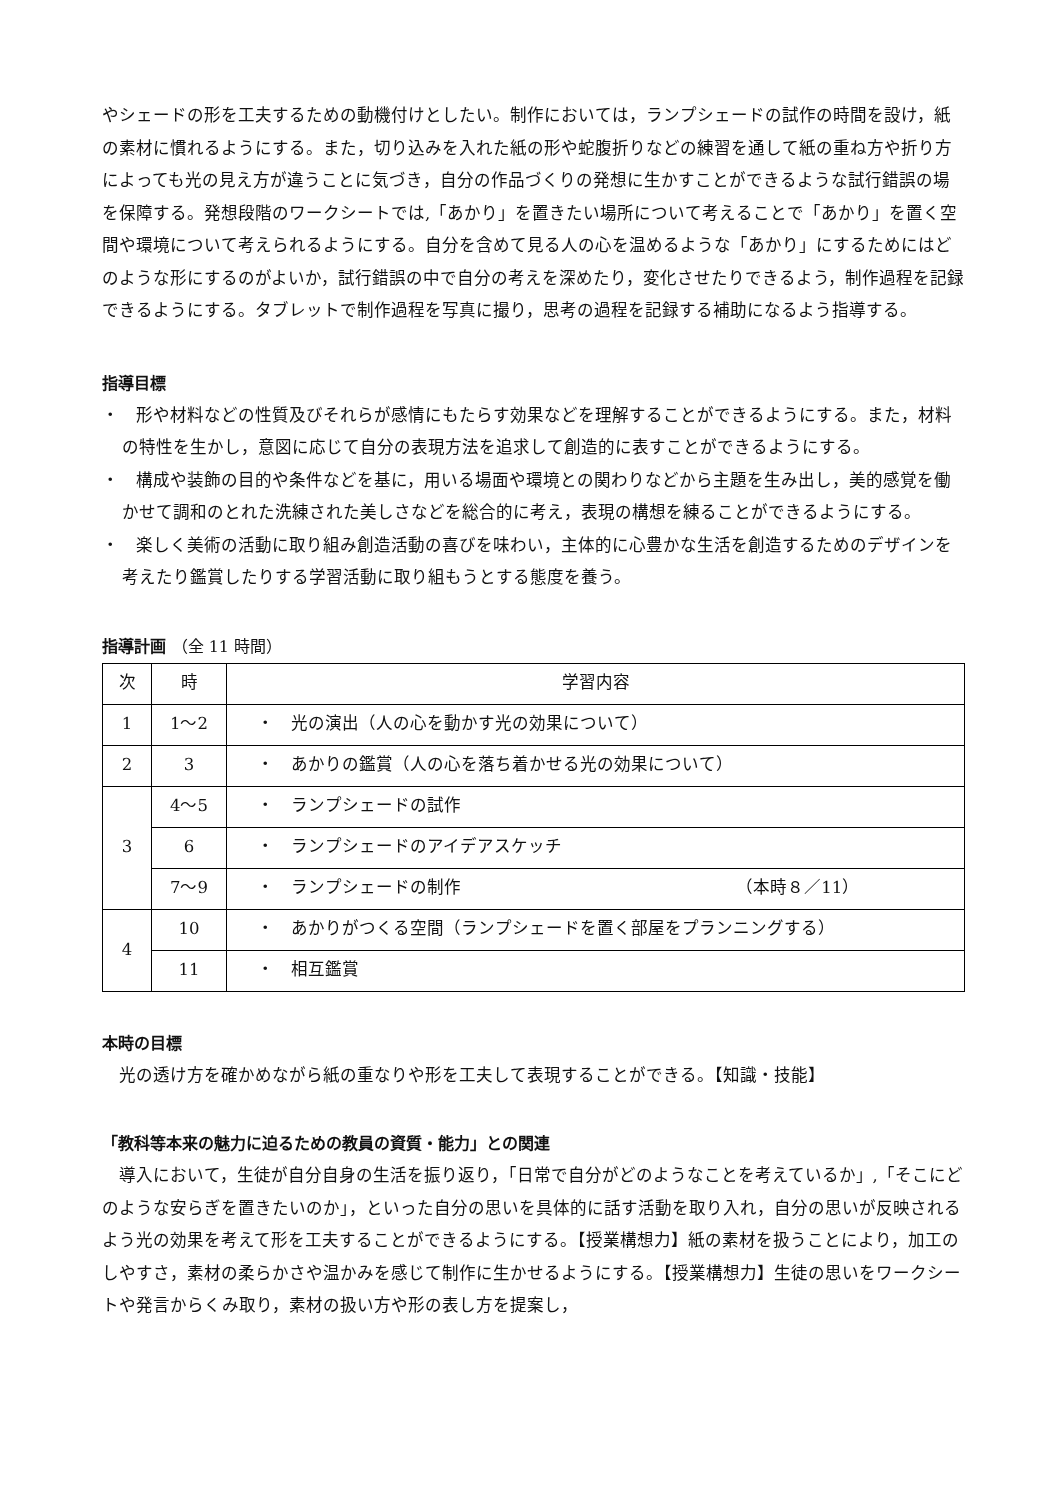やシェードの形を工夫するための動機付けとしたい。制作においては，ランプシェードの試作の時間を設け，紙の素材に慣れるようにする。また，切り込みを入れた紙の形や蛇腹折りなどの練習を通して紙の重ね方や折り方によっても光の見え方が違うことに気づき，自分の作品づくりの発想に生かすことができるような試行錯誤の場を保障する。発想段階のワークシートでは,「あかり」を置きたい場所について考えることで「あかり」を置く空間や環境について考えられるようにする。自分を含めて見る人の心を温めるような「あかり」にするためにはどのような形にするのがよいか，試行錯誤の中で自分の考えを深めたり，変化させたりできるよう，制作過程を記録できるようにする。タブレットで制作過程を写真に撮り，思考の過程を記録する補助になるよう指導する。
指導目標
・　形や材料などの性質及びそれらが感情にもたらす効果などを理解することができるようにする。また，材料の特性を生かし，意図に応じて自分の表現方法を追求して創造的に表すことができるようにする。
・　構成や装飾の目的や条件などを基に，用いる場面や環境との関わりなどから主題を生み出し，美的感覚を働かせて調和のとれた洗練された美しさなどを総合的に考え，表現の構想を練ることができるようにする。
・　楽しく美術の活動に取り組み創造活動の喜びを味わい，主体的に心豊かな生活を創造するためのデザインを考えたり鑑賞したりする学習活動に取り組もうとする態度を養う。
指導計画 （全 11 時間）
| 次 | 時 | 学習内容 |
| --- | --- | --- |
| 1 | 1～2 | ・ 光の演出（人の心を動かす光の効果について） |
| 2 | 3 | ・ あかりの鑑賞（人の心を落ち着かせる光の効果について） |
| 3 | 4～5 | ・ ランプシェードの試作 |
| | 6 | ・ ランプシェードのアイデアスケッチ |
| | 7～9 | ・ ランプシェードの制作 （本時８／11） |
| 4 | 10 | ・ あかりがつくる空間（ランプシェードを置く部屋をプランニングする） |
| | 11 | ・ 相互鑑賞 |
本時の目標
光の透け方を確かめながら紙の重なりや形を工夫して表現することができる。【知識・技能】
「教科等本来の魅力に迫るための教員の資質・能力」との関連
導入において，生徒が自分自身の生活を振り返り，「日常で自分がどのようなことを考えているか」,「そこにどのような安らぎを置きたいのか」，といった自分の思いを具体的に話す活動を取り入れ，自分の思いが反映されるよう光の効果を考えて形を工夫することができるようにする。【授業構想力】紙の素材を扱うことにより，加工のしやすさ，素材の柔らかさや温かみを感じて制作に生かせるようにする。【授業構想力】生徒の思いをワークシートや発言からくみ取り，素材の扱い方や形の表し方を提案し，